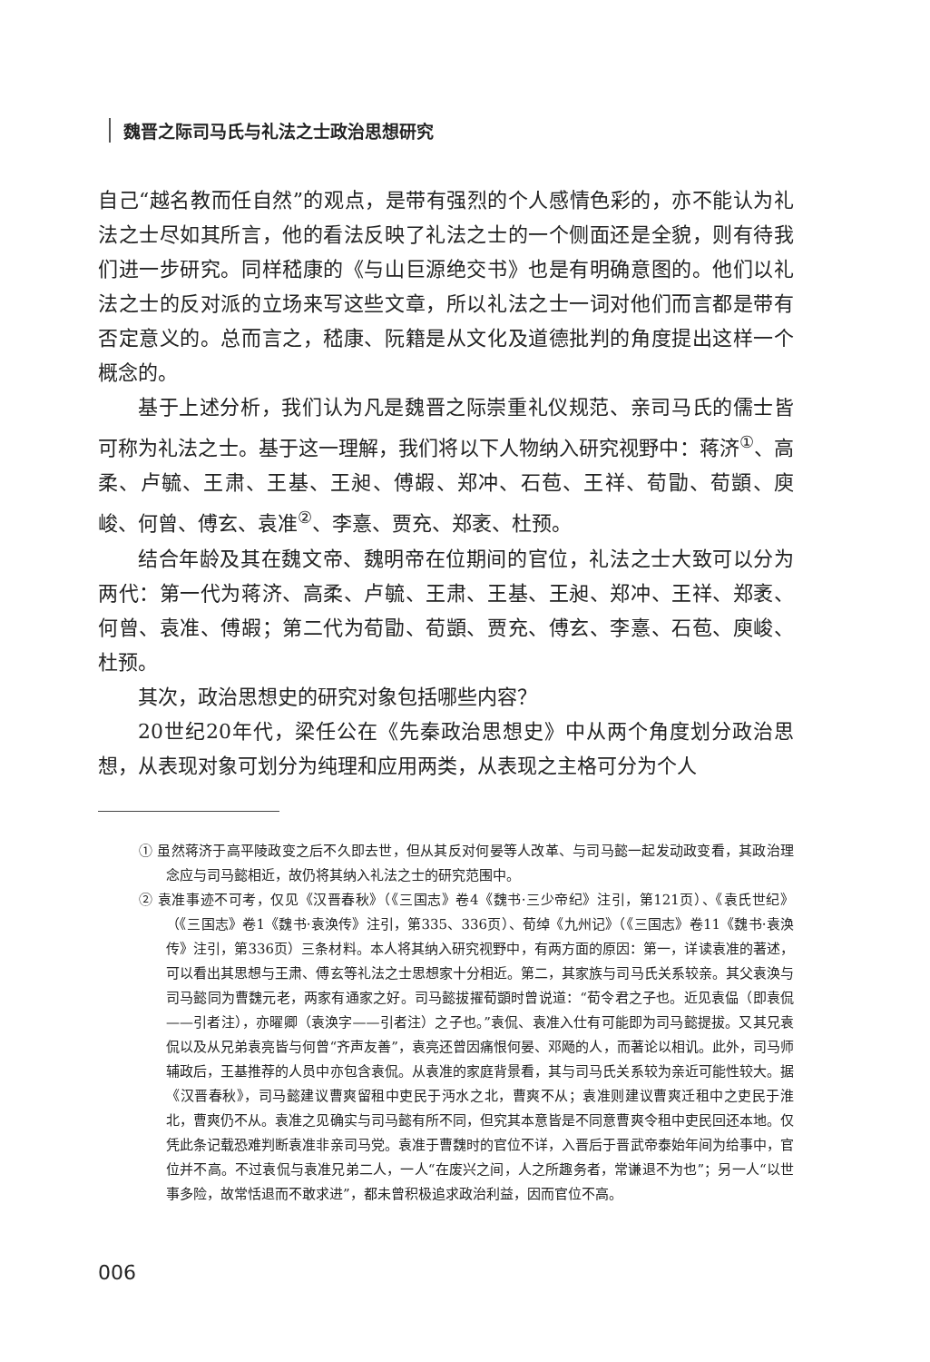魏晋之际司马氏与礼法之士政治思想研究
自己“越名教而任自然”的观点，是带有强烈的个人感情色彩的，亦不能认为礼法之士尽如其所言，他的看法反映了礼法之士的一个侧面还是全貌，则有待我们进一步研究。同样嵇康的《与山巨源绝交书》也是有明确意图的。他们以礼法之士的反对派的立场来写这些文章，所以礼法之士一词对他们而言都是带有否定意义的。总而言之，嵇康、阮籍是从文化及道德批判的角度提出这样一个概念的。
基于上述分析，我们认为凡是魏晋之际崇重礼仪规范、亲司马氏的儒士皆可称为礼法之士。基于这一理解，我们将以下人物纳入研究视野中：蒋济<sup>①</sup>、高柔、卢毓、王肃、王基、王昶、傅嘏、郑冲、石苞、王祥、荀勖、荀顗、庾峻、何曾、傅玄、袁准<sup>②</sup>、李憙、贾充、郑袤、杜预。
结合年龄及其在魏文帝、魏明帝在位期间的官位，礼法之士大致可以分为两代：第一代为蒋济、高柔、卢毓、王肃、王基、王昶、郑冲、王祥、郑袤、何曾、袁准、傅嘏；第二代为荀勖、荀顗、贾充、傅玄、李憙、石苞、庾峻、杜预。
其次，政治思想史的研究对象包括哪些内容？
20世纪20年代，梁任公在《先秦政治思想史》中从两个角度划分政治思想，从表现对象可划分为纯理和应用两类，从表现之主格可分为个人
① 虽然蒋济于高平陵政变之后不久即去世，但从其反对何晏等人改革、与司马懿一起发动政变看，其政治理念应与司马懿相近，故仍将其纳入礼法之士的研究范围中。
② 袁准事迹不可考，仅见《汉晋春秋》（《三国志》卷4《魏书·三少帝纪》注引，第121页）、《袁氏世纪》（《三国志》卷1《魏书·袁涣传》注引，第335、336页）、荀绰《九州记》（《三国志》卷11《魏书·袁涣传》注引，第336页）三条材料。本人将其纳入研究视野中，有两方面的原因：第一，详读袁准的著述，可以看出其思想与王肃、傅玄等礼法之士思想家十分相近。第二，其家族与司马氏关系较亲。其父袁涣与司马懿同为曹魏元老，两家有通家之好。司马懿拔擢荀顗时曾说道：“荀令君之子也。近见袁偘（即袁侃——引者注），亦曜卿（袁涣字——引者注）之子也。”袁侃、袁准入仕有可能即为司马懿提拔。又其兄袁侃以及从兄弟袁亮皆与何曾“齐声友善”，袁亮还曾因痛恨何晏、邓飏的人，而著论以相讥。此外，司马师辅政后，王基推荐的人员中亦包含袁侃。从袁准的家庭背景看，其与司马氏关系较为亲近可能性较大。据《汉晋春秋》，司马懿建议曹爽留租中吏民于沔水之北，曹爽不从；袁准则建议曹爽迁租中之吏民于淮北，曹爽仍不从。袁准之见确实与司马懿有所不同，但究其本意皆是不同意曹爽令租中吏民回还本地。仅凭此条记载恐难判断袁准非亲司马党。袁准于曹魏时的官位不详，入晋后于晋武帝泰始年间为给事中，官位并不高。不过袁侃与袁准兄弟二人，一人“在废兴之间，人之所趣务者，常谦退不为也”；另一人“以世事多险，故常恬退而不敢求进”，都未曾积极追求政治利益，因而官位不高。
006